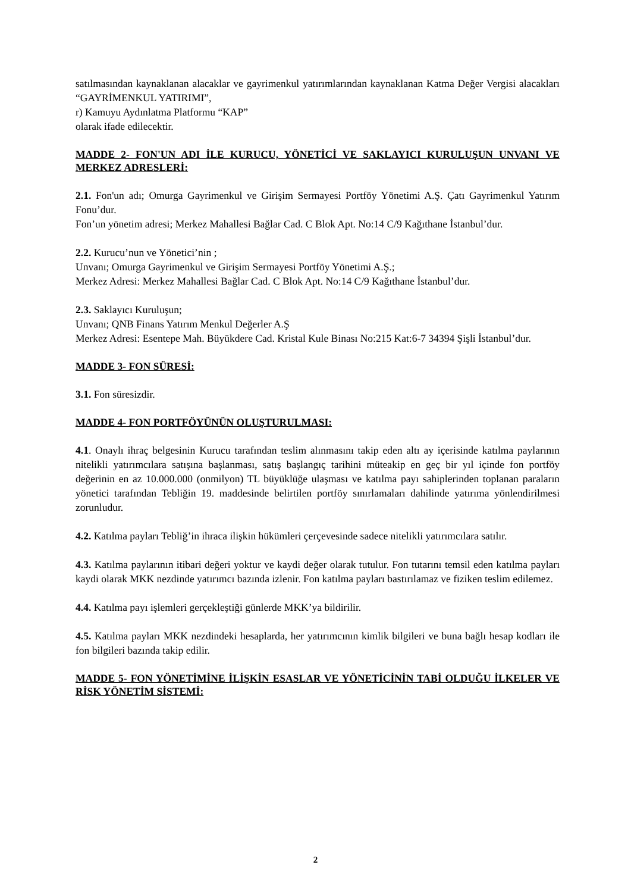satılmasından kaynaklanan alacaklar ve gayrimenkul yatırımlarından kaynaklanan Katma Değer Vergisi alacakları “GAYRİMENKUL YATIRIMI”,
r) Kamuyu Aydınlatma Platformu “KAP”
olarak ifade edilecektir.
MADDE 2- FON'UN ADI İLE KURUCU, YÖNETİCİ VE SAKLAYICI KURULUŞUN UNVANI VE MERKEZ ADRESLERİ:
2.1. Fon'un adı; Omurga Gayrimenkul ve Girişim Sermayesi Portföy Yönetimi A.Ş. Çatı Gayrimenkul Yatırım Fonu’dur.
Fon’un yönetim adresi; Merkez Mahallesi Bağlar Cad. C Blok Apt. No:14 C/9 Kağıthane İstanbul’dur.
2.2. Kurucu’nun ve Yönetici’nin ;
Unvanı; Omurga Gayrimenkul ve Girişim Sermayesi Portföy Yönetimi A.Ş.;
Merkez Adresi: Merkez Mahallesi Bağlar Cad. C Blok Apt. No:14 C/9 Kağıthane İstanbul’dur.
2.3. Saklayıcı Kuruluşun;
Unvanı; QNB Finans Yatırım Menkul Değerler A.Ş
Merkez Adresi: Esentepe Mah. Büyükdere Cad. Kristal Kule Binası No:215 Kat:6-7 34394 Şişli İstanbul’dur.
MADDE 3- FON SÜRESİ:
3.1. Fon süresizdir.
MADDE 4- FON PORTFÖYÜNÜN OLUŞTURULMASI:
4.1. Onaylı ihraç belgesinin Kurucu tarafından teslim alınmasını takip eden altı ay içerisinde katılma paylarının nitelikli yatırımcılara satışına başlanması, satış başlangıç tarihini müteakip en geç bir yıl içinde fon portföy değerinin en az 10.000.000 (onmilyon) TL büyüklüğe ulaşması ve katılma payı sahiplerinden toplanan paraların yönetici tarafından Tebliğin 19. maddesinde belirtilen portföy sınırlamaları dahilinde yatırıma yönlendirilmesi zorunludur.
4.2. Katılma payları Tebliğ’in ihraca ilişkin hükümleri çerçevesinde sadece nitelikli yatırımcılara satılır.
4.3. Katılma paylarının itibari değeri yoktur ve kaydi değer olarak tutulur. Fon tutarını temsil eden katılma payları kaydi olarak MKK nezdinde yatırımcı bazında izlenir. Fon katılma payları bastırılamaz ve fiziken teslim edilemez.
4.4. Katılma payı işlemleri gerçekleştiği günlerde MKK’ya bildirilir.
4.5. Katılma payları MKK nezdindeki hesaplarda, her yatırımcının kimlik bilgileri ve buna bağlı hesap kodları ile fon bilgileri bazında takip edilir.
MADDE 5- FON YÖNETİMİNE İLİŞKİN ESASLAR VE YÖNETİCİNİN TABİ OLDUĞU İLKELER VE RİSK YÖNETİM SİSTEMİ:
2